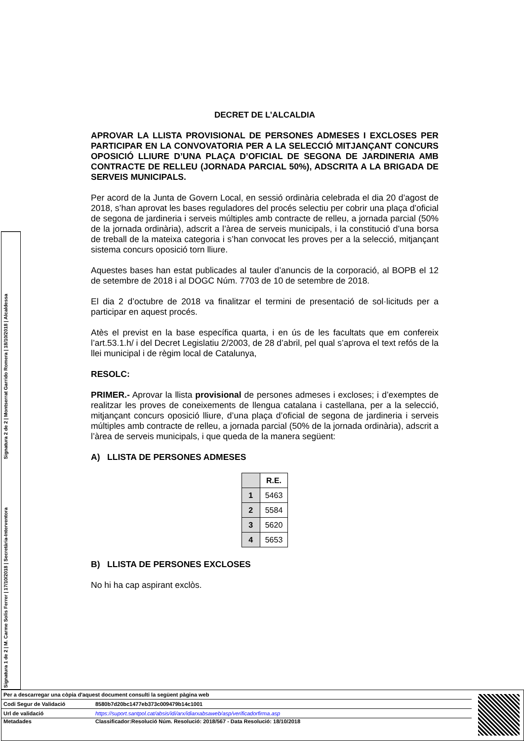Signatura 2 de 2 | Montserrat Garrido Romera | 18/10/2018 | Alcaldessa
Signatura 1 de 2 | M. Carme Solis Ferrer | 17/10/2018 | Secretària-Interventora
DECRET DE L’ALCALDIA
APROVAR LA LLISTA PROVISIONAL DE PERSONES ADMESES I EXCLOSES PER PARTICIPAR EN LA CONVOVATORIA PER A LA SELECCIÓ MITJANÇANT CONCURS OPOSICIÓ LLIURE D’UNA PLAÇA D’OFICIAL DE SEGONA DE JARDINERIA AMB CONTRACTE DE RELLEU (JORNADA PARCIAL 50%), ADSCRITA A LA BRIGADA DE SERVEIS MUNICIPALS.
Per acord de la Junta de Govern Local, en sessió ordinària celebrada el dia 20 d’agost de 2018, s’han aprovat les bases reguladores del procés selectiu per cobrir una plaça d’oficial de segona de jardineria i serveis múltiples amb contracte de relleu, a jornada parcial (50% de la jornada ordinària), adscrit a l’àrea de serveis municipals, i la constitució d’una borsa de treball de la mateixa categoria i s’han convocat les proves per a la selecció, mitjançant sistema concurs oposició torn lliure.
Aquestes bases han estat publicades al tauler d’anuncis de la corporació, al BOPB el 12 de setembre de 2018 i al DOGC Núm. 7703 de 10 de setembre de 2018.
El dia 2 d’octubre de 2018 va finalitzar el termini de presentació de sol·licituds per a participar en aquest procés.
Atès el previst en la base específica quarta, i en ús de les facultats que em confereix l’art.53.1.h/ i del Decret Legislatiu 2/2003, de 28 d’abril, pel qual s’aprova el text refós de la llei municipal i de règim local de Catalunya,
RESOLC:
PRIMER.- Aprovar la llista provisional de persones admeses i excloses; i d’exemptes de realitzar les proves de coneixements de llengua catalana i castellana, per a la selecció, mitjançant concurs oposició lliure, d’una plaça d’oficial de segona de jardineria i serveis múltiples amb contracte de relleu, a jornada parcial (50% de la jornada ordinària), adscrit a l’àrea de serveis municipals, i que queda de la manera següent:
A) LLISTA DE PERSONES ADMESES
| | R.E. |
| --- | --- |
| 1 | 5463 |
| 2 | 5584 |
| 3 | 5620 |
| 4 | 5653 |
B) LLISTA DE PERSONES EXCLOSES
No hi ha cap aspirant exclòs.
| Per a descarregar una còpia d'aquest document consulti la següent pàgina web | |
| Codi Segur de Validació | 8580b7d20bc1477eb373c009479b14c1001 |
| Url de validació | https://suport.santpol.cat/absis/idi/arx/idiarxabsaweb/asp/verificadorfirma.asp |
| Metadades | Classificador:Resolució Núm. Resolució: 2018/567 - Data Resolució: 18/10/2018 |